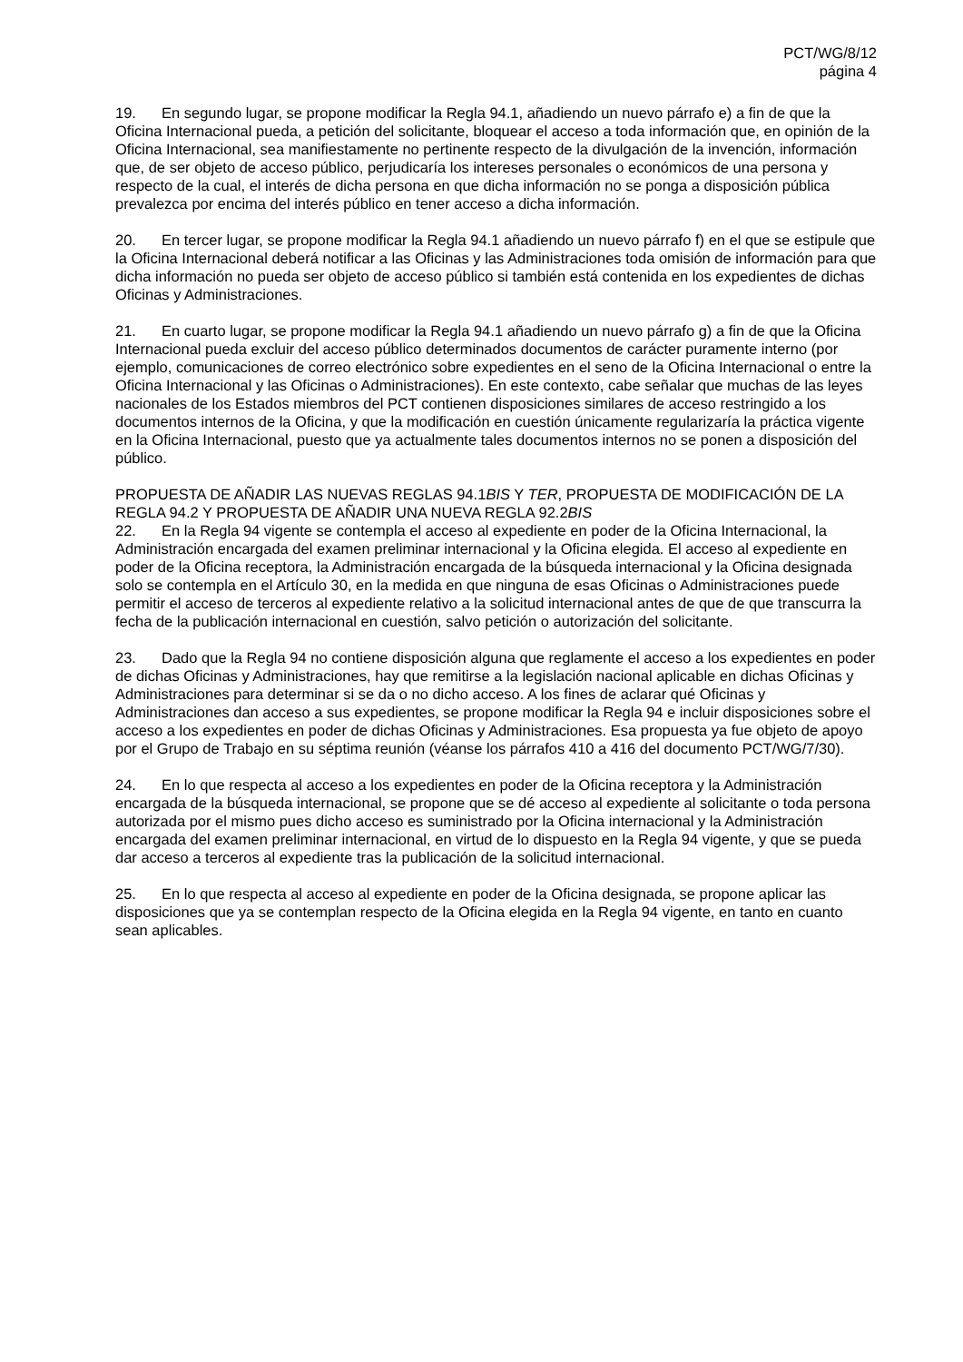PCT/WG/8/12
página 4
19. En segundo lugar, se propone modificar la Regla 94.1, añadiendo un nuevo párrafo e) a fin de que la Oficina Internacional pueda, a petición del solicitante, bloquear el acceso a toda información que, en opinión de la Oficina Internacional, sea manifiestamente no pertinente respecto de la divulgación de la invención, información que, de ser objeto de acceso público, perjudicaría los intereses personales o económicos de una persona y respecto de la cual, el interés de dicha persona en que dicha información no se ponga a disposición pública prevalezca por encima del interés público en tener acceso a dicha información.
20. En tercer lugar, se propone modificar la Regla 94.1 añadiendo un nuevo párrafo f) en el que se estipule que la Oficina Internacional deberá notificar a las Oficinas y las Administraciones toda omisión de información para que dicha información no pueda ser objeto de acceso público si también está contenida en los expedientes de dichas Oficinas y Administraciones.
21. En cuarto lugar, se propone modificar la Regla 94.1 añadiendo un nuevo párrafo g) a fin de que la Oficina Internacional pueda excluir del acceso público determinados documentos de carácter puramente interno (por ejemplo, comunicaciones de correo electrónico sobre expedientes en el seno de la Oficina Internacional o entre la Oficina Internacional y las Oficinas o Administraciones). En este contexto, cabe señalar que muchas de las leyes nacionales de los Estados miembros del PCT contienen disposiciones similares de acceso restringido a los documentos internos de la Oficina, y que la modificación en cuestión únicamente regularizaría la práctica vigente en la Oficina Internacional, puesto que ya actualmente tales documentos internos no se ponen a disposición del público.
PROPUESTA DE AÑADIR LAS NUEVAS REGLAS 94.1BIS Y TER, PROPUESTA DE MODIFICACIÓN DE LA REGLA 94.2 Y PROPUESTA DE AÑADIR UNA NUEVA REGLA 92.2BIS
22. En la Regla 94 vigente se contempla el acceso al expediente en poder de la Oficina Internacional, la Administración encargada del examen preliminar internacional y la Oficina elegida. El acceso al expediente en poder de la Oficina receptora, la Administración encargada de la búsqueda internacional y la Oficina designada solo se contempla en el Artículo 30, en la medida en que ninguna de esas Oficinas o Administraciones puede permitir el acceso de terceros al expediente relativo a la solicitud internacional antes de que de que transcurra la fecha de la publicación internacional en cuestión, salvo petición o autorización del solicitante.
23. Dado que la Regla 94 no contiene disposición alguna que reglamente el acceso a los expedientes en poder de dichas Oficinas y Administraciones, hay que remitirse a la legislación nacional aplicable en dichas Oficinas y Administraciones para determinar si se da o no dicho acceso. A los fines de aclarar qué Oficinas y Administraciones dan acceso a sus expedientes, se propone modificar la Regla 94 e incluir disposiciones sobre el acceso a los expedientes en poder de dichas Oficinas y Administraciones. Esa propuesta ya fue objeto de apoyo por el Grupo de Trabajo en su séptima reunión (véanse los párrafos 410 a 416 del documento PCT/WG/7/30).
24. En lo que respecta al acceso a los expedientes en poder de la Oficina receptora y la Administración encargada de la búsqueda internacional, se propone que se dé acceso al expediente al solicitante o toda persona autorizada por el mismo pues dicho acceso es suministrado por la Oficina internacional y la Administración encargada del examen preliminar internacional, en virtud de lo dispuesto en la Regla 94 vigente, y que se pueda dar acceso a terceros al expediente tras la publicación de la solicitud internacional.
25. En lo que respecta al acceso al expediente en poder de la Oficina designada, se propone aplicar las disposiciones que ya se contemplan respecto de la Oficina elegida en la Regla 94 vigente, en tanto en cuanto sean aplicables.